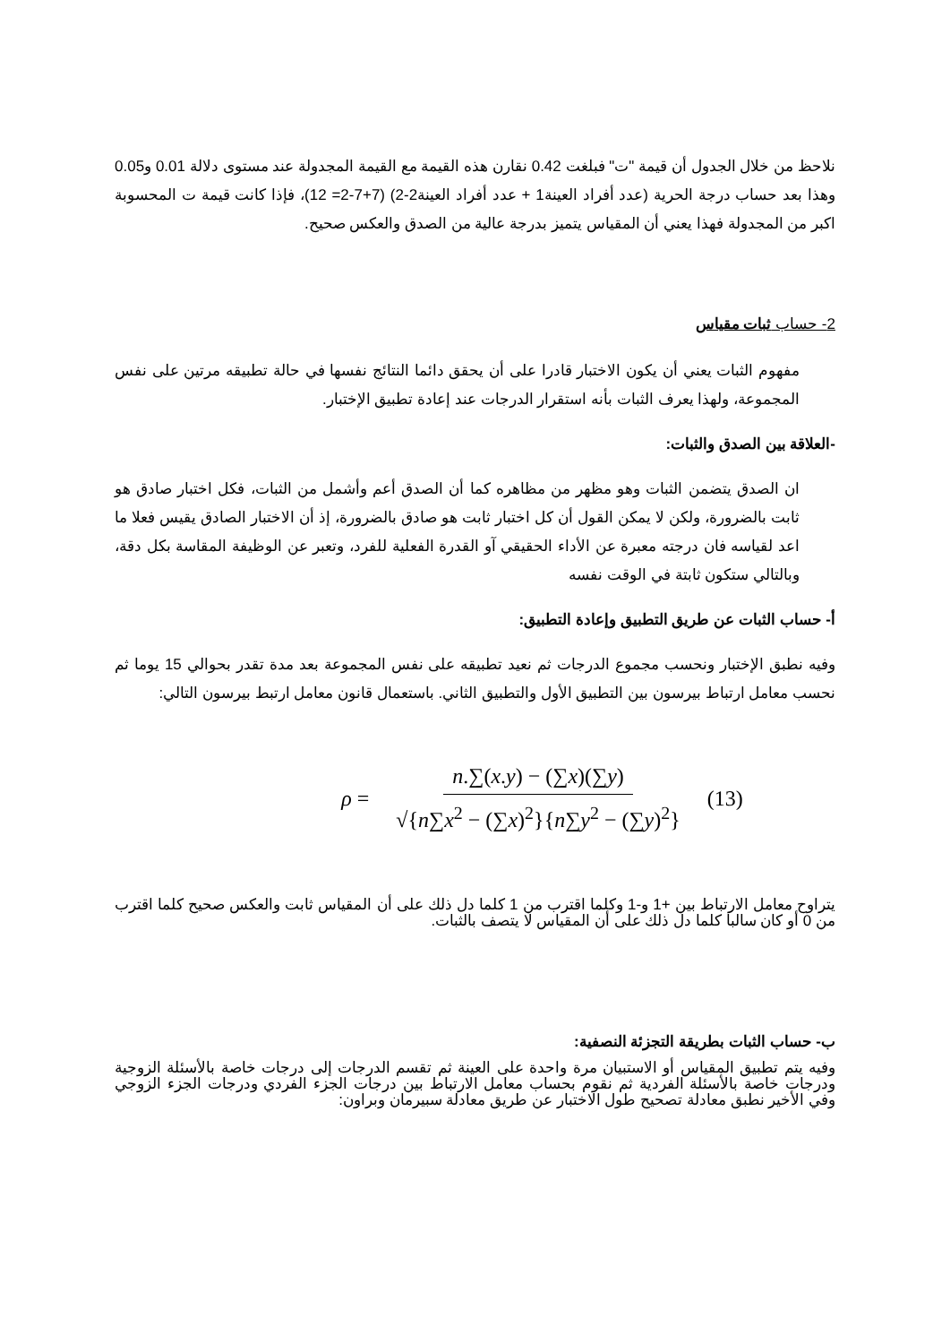نلاحظ من خلال الجدول أن قيمة "ت" فبلغت 0.42 نقارن هذه القيمة مع القيمة المجدولة عند مستوى دلالة 0.01 و0.05 وهذا بعد حساب درجة الحرية (عدد أفراد العينة1 + عدد أفراد العينة2-2) (7+7-2= 12)، فإذا كانت قيمة ت المحسوبة اكبر من المجدولة فهذا يعني أن المقياس يتميز بدرجة عالية من الصدق والعكس صحيح.
2- حساب ثبات مقياس
مفهوم الثبات يعني أن يكون الاختبار قادرا على أن يحقق دائما النتائج نفسها في حالة تطبيقه مرتين على نفس المجموعة، ولهذا يعرف الثبات بأنه استقرار الدرجات عند إعادة تطبيق الإختبار.
-العلاقة بين الصدق والثبات:
ان الصدق يتضمن الثبات وهو مظهر من مظاهره كما أن الصدق أعم وأشمل من الثبات، فكل اختبار صادق هو ثابت بالضرورة، ولكن لا يمكن القول أن كل اختبار ثابت هو صادق بالضرورة، إذ أن الاختبار الصادق يقيس فعلا ما اعد لقياسه فان درجته معبرة عن الأداء الحقيقي آو القدرة الفعلية للفرد، وتعبر عن الوظيفة المقاسة بكل دقة، وبالتالي ستكون ثابتة في الوقت نفسه
أ- حساب الثبات عن طريق التطبيق وإعادة التطبيق:
وفيه نطبق الإختبار ونحسب مجموع الدرجات ثم نعيد تطبيقه على نفس المجموعة بعد مدة تقدر بحوالي 15 يوما ثم نحسب معامل ارتباط بيرسون بين التطبيق الأول والتطبيق الثاني. باستعمال قانون معامل ارتبط بيرسون التالي:
ρ = n.∑(x.y) − (∑x)(∑y) √{n∑x<sup>2</sup> − (∑x)<sup>2</sup>}{n∑y<sup>2</sup> − (∑y)<sup>2</sup>} (13)
يتراوح معامل الارتباط بين +1 و-1 وكلما اقترب من 1 كلما دل ذلك على أن المقياس ثابت والعكس صحيح كلما اقترب من 0 أو كان سالبا كلما دل ذلك على أن المقياس لا يتصف بالثبات.
ب- حساب الثبات بطريقة التجزئة النصفية:
وفيه يتم تطبيق المقياس أو الاستبيان مرة واحدة على العينة ثم تقسم الدرجات إلى درجات خاصة بالأسئلة الزوجية ودرجات خاصة بالأسئلة الفردية ثم نقوم بحساب معامل الارتباط بين درجات الجزء الفردي ودرجات الجزء الزوجي وفي الأخير نطبق معادلة تصحيح طول الاختبار عن طريق معادلة سبيرمان وبراون: